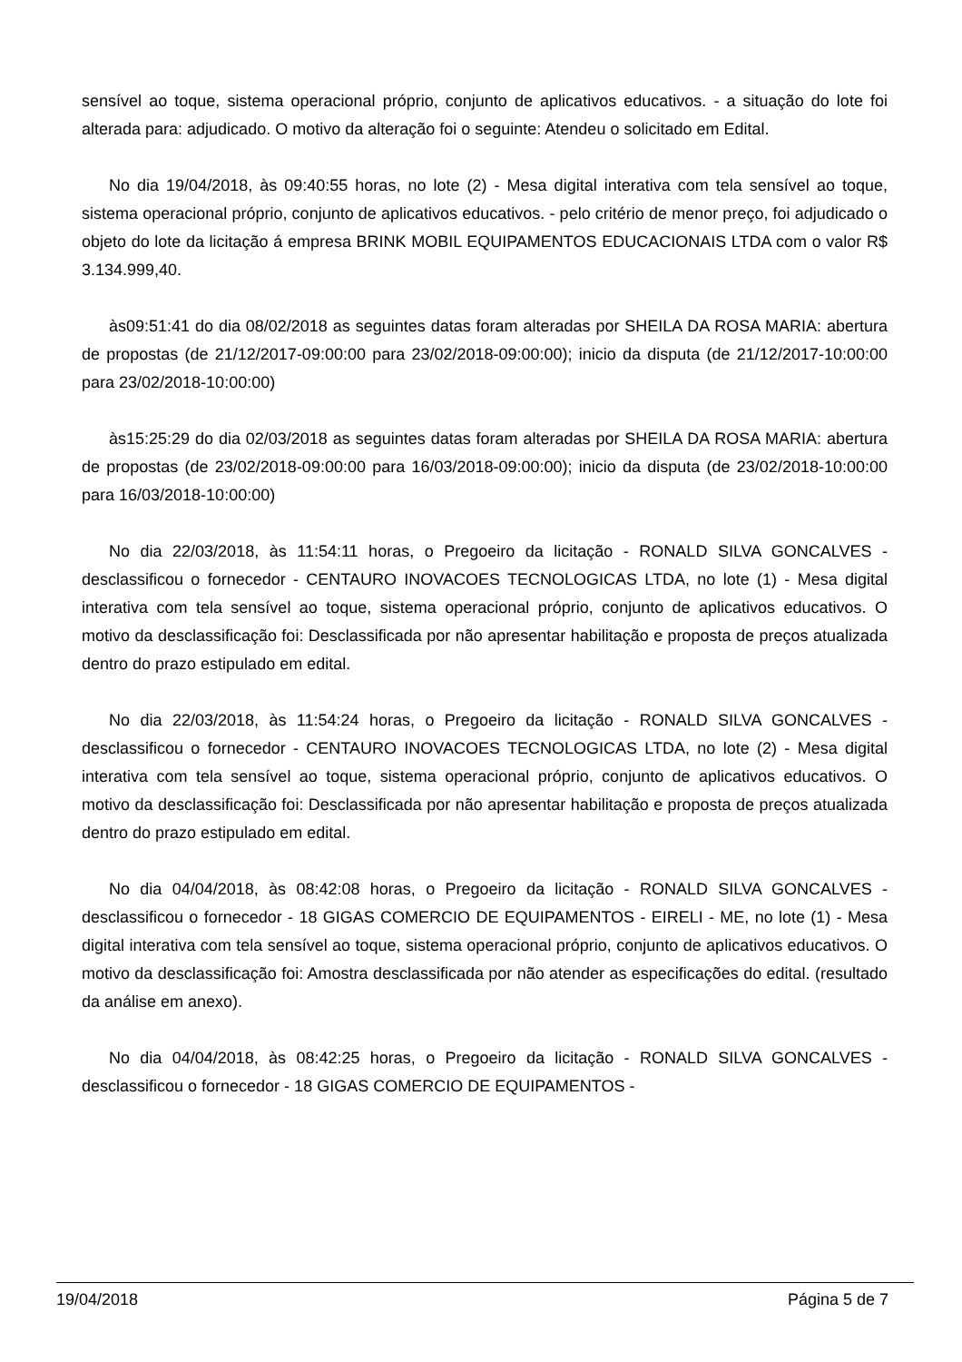sensível ao toque, sistema operacional próprio, conjunto de aplicativos educativos. - a situação do lote foi alterada para: adjudicado. O motivo da alteração foi o seguinte: Atendeu o solicitado em Edital.
No dia 19/04/2018, às 09:40:55 horas, no lote (2) - Mesa digital interativa com tela sensível ao toque, sistema operacional próprio, conjunto de aplicativos educativos. - pelo critério de menor preço, foi adjudicado o objeto do lote da licitação á empresa BRINK MOBIL EQUIPAMENTOS EDUCACIONAIS LTDA com o valor R$ 3.134.999,40.
às09:51:41 do dia 08/02/2018 as seguintes datas foram alteradas por SHEILA DA ROSA MARIA: abertura de propostas (de 21/12/2017-09:00:00 para 23/02/2018-09:00:00); inicio da disputa (de 21/12/2017-10:00:00 para 23/02/2018-10:00:00)
às15:25:29 do dia 02/03/2018 as seguintes datas foram alteradas por SHEILA DA ROSA MARIA: abertura de propostas (de 23/02/2018-09:00:00 para 16/03/2018-09:00:00); inicio da disputa (de 23/02/2018-10:00:00 para 16/03/2018-10:00:00)
No dia 22/03/2018, às 11:54:11 horas, o Pregoeiro da licitação - RONALD SILVA GONCALVES - desclassificou o fornecedor - CENTAURO INOVACOES TECNOLOGICAS LTDA, no lote (1) - Mesa digital interativa com tela sensível ao toque, sistema operacional próprio, conjunto de aplicativos educativos. O motivo da desclassificação foi: Desclassificada por não apresentar habilitação e proposta de preços atualizada dentro do prazo estipulado em edital.
No dia 22/03/2018, às 11:54:24 horas, o Pregoeiro da licitação - RONALD SILVA GONCALVES - desclassificou o fornecedor - CENTAURO INOVACOES TECNOLOGICAS LTDA, no lote (2) - Mesa digital interativa com tela sensível ao toque, sistema operacional próprio, conjunto de aplicativos educativos. O motivo da desclassificação foi: Desclassificada por não apresentar habilitação e proposta de preços atualizada dentro do prazo estipulado em edital.
No dia 04/04/2018, às 08:42:08 horas, o Pregoeiro da licitação - RONALD SILVA GONCALVES - desclassificou o fornecedor - 18 GIGAS COMERCIO DE EQUIPAMENTOS - EIRELI - ME, no lote (1) - Mesa digital interativa com tela sensível ao toque, sistema operacional próprio, conjunto de aplicativos educativos. O motivo da desclassificação foi: Amostra desclassificada por não atender as especificações do edital. (resultado da análise em anexo).
No dia 04/04/2018, às 08:42:25 horas, o Pregoeiro da licitação - RONALD SILVA GONCALVES - desclassificou o fornecedor - 18 GIGAS COMERCIO DE EQUIPAMENTOS -
19/04/2018 Página 5 de 7